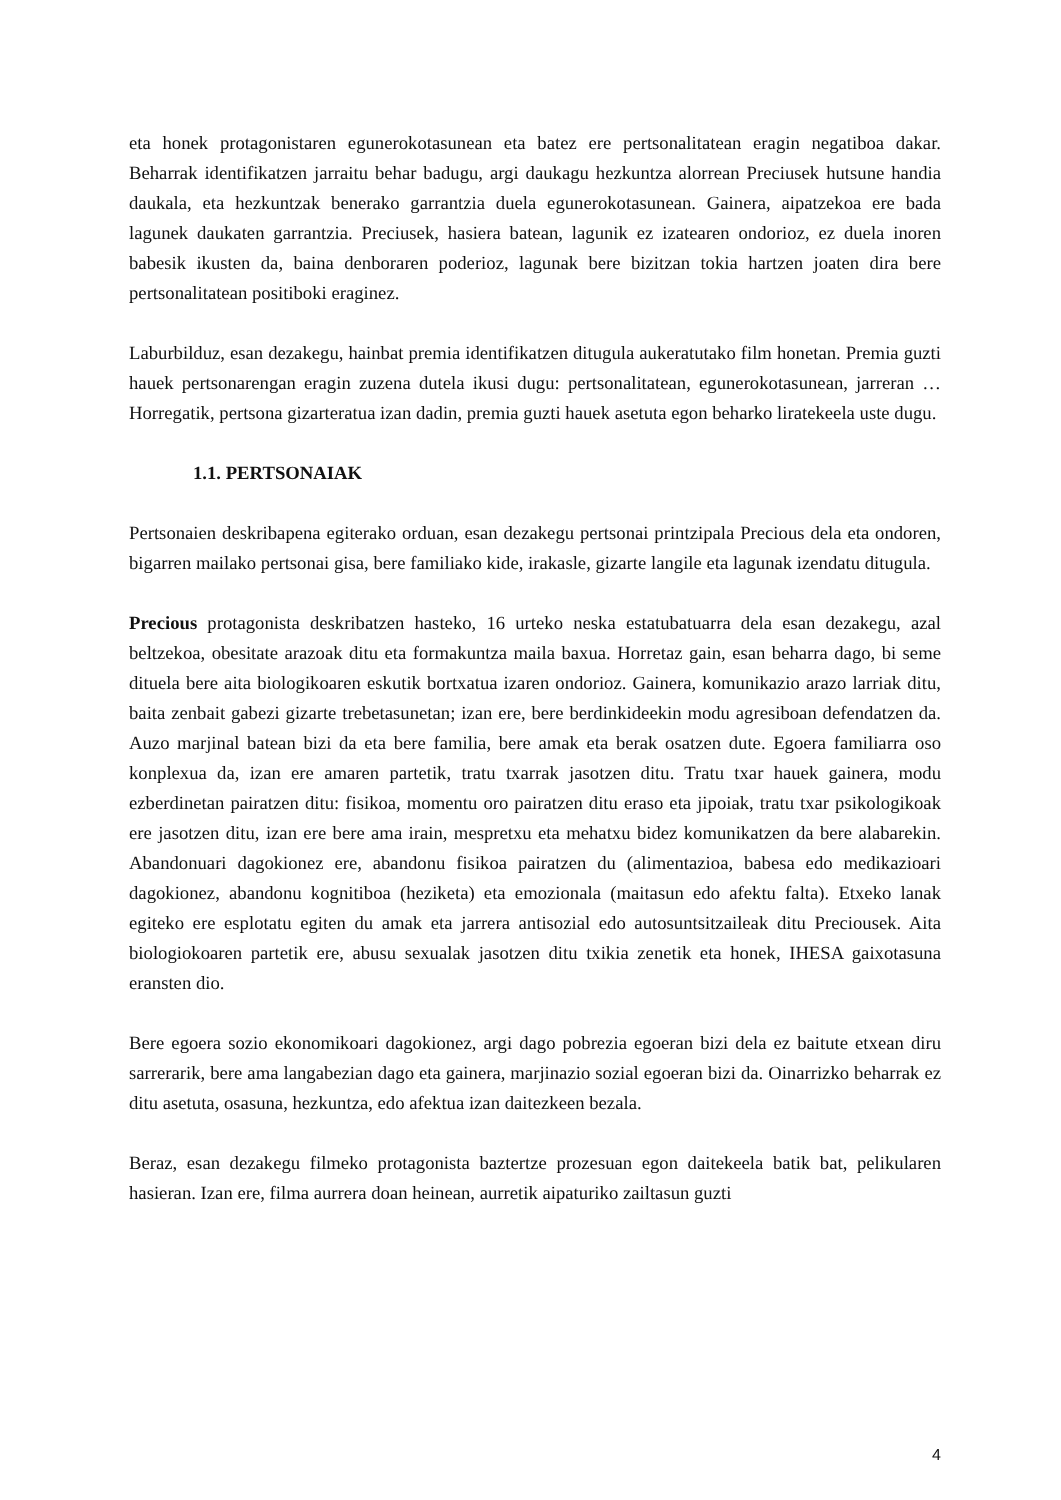eta honek protagonistaren egunerokotasunean eta batez ere pertsonalitatean eragin negatiboa dakar. Beharrak identifikatzen jarraitu behar badugu, argi daukagu hezkuntza alorrean Preciusek hutsune handia daukala, eta hezkuntzak benerako garrantzia duela egunerokotasunean. Gainera, aipatzekoa ere bada lagunek daukaten garrantzia. Preciusek, hasiera batean, lagunik ez izatearen ondorioz, ez duela inoren babesik ikusten da, baina denboraren poderioz, lagunak bere bizitzan tokia hartzen joaten dira bere pertsonalitatean positiboki eraginez.
Laburbilduz, esan dezakegu, hainbat premia identifikatzen ditugula aukeratutako film honetan. Premia guzti hauek pertsonarengan eragin zuzena dutela ikusi dugu: pertsonalitatean, egunerokotasunean, jarreran … Horregatik, pertsona gizarteratua izan dadin, premia guzti hauek asetuta egon beharko liratekeela uste dugu.
1.1. PERTSONAIAK
Pertsonaien deskribapena egiterako orduan, esan dezakegu pertsonai printzipala Precious dela eta ondoren, bigarren mailako pertsonai gisa, bere familiako kide, irakasle, gizarte langile eta lagunak izendatu ditugula.
Precious protagonista deskribatzen hasteko, 16 urteko neska estatubatuarra dela esan dezakegu, azal beltzekoa, obesitate arazoak ditu eta formakuntza maila baxua. Horretaz gain, esan beharra dago, bi seme dituela bere aita biologikoaren eskutik bortxatua izaren ondorioz. Gainera, komunikazio arazo larriak ditu, baita zenbait gabezi gizarte trebetasunetan; izan ere, bere berdinkideekin modu agresiboan defendatzen da. Auzo marjinal batean bizi da eta bere familia, bere amak eta berak osatzen dute. Egoera familiarra oso konplexua da, izan ere amaren partetik, tratu txarrak jasotzen ditu. Tratu txar hauek gainera, modu ezberdinetan pairatzen ditu: fisikoa, momentu oro pairatzen ditu eraso eta jipoiak, tratu txar psikologikoak ere jasotzen ditu, izan ere bere ama irain, mespretxu eta mehatxu bidez komunikatzen da bere alabarekin. Abandonuari dagokionez ere, abandonu fisikoa pairatzen du (alimentazioa, babesa edo medikazioari dagokionez, abandonu kognitiboa (heziketa) eta emozionala (maitasun edo afektu falta). Etxeko lanak egiteko ere esplotatu egiten du amak eta jarrera antisozial edo autosuntsitzaileak ditu Preciousek. Aita biologiokoaren partetik ere, abusu sexualak jasotzen ditu txikia zenetik eta honek, IHESA gaixotasuna eransten dio.
Bere egoera sozio ekonomikoari dagokionez, argi dago pobrezia egoeran bizi dela ez baitute etxean diru sarrerarik, bere ama langabezian dago eta gainera, marjinazio sozial egoeran bizi da. Oinarrizko beharrak ez ditu asetuta, osasuna, hezkuntza, edo afektua izan daitezkeen bezala.
Beraz, esan dezakegu filmeko protagonista baztertze prozesuan egon daitekeela batik bat, pelikularen hasieran. Izan ere, filma aurrera doan heinean, aurretik aipaturiko zailtasun guzti
4